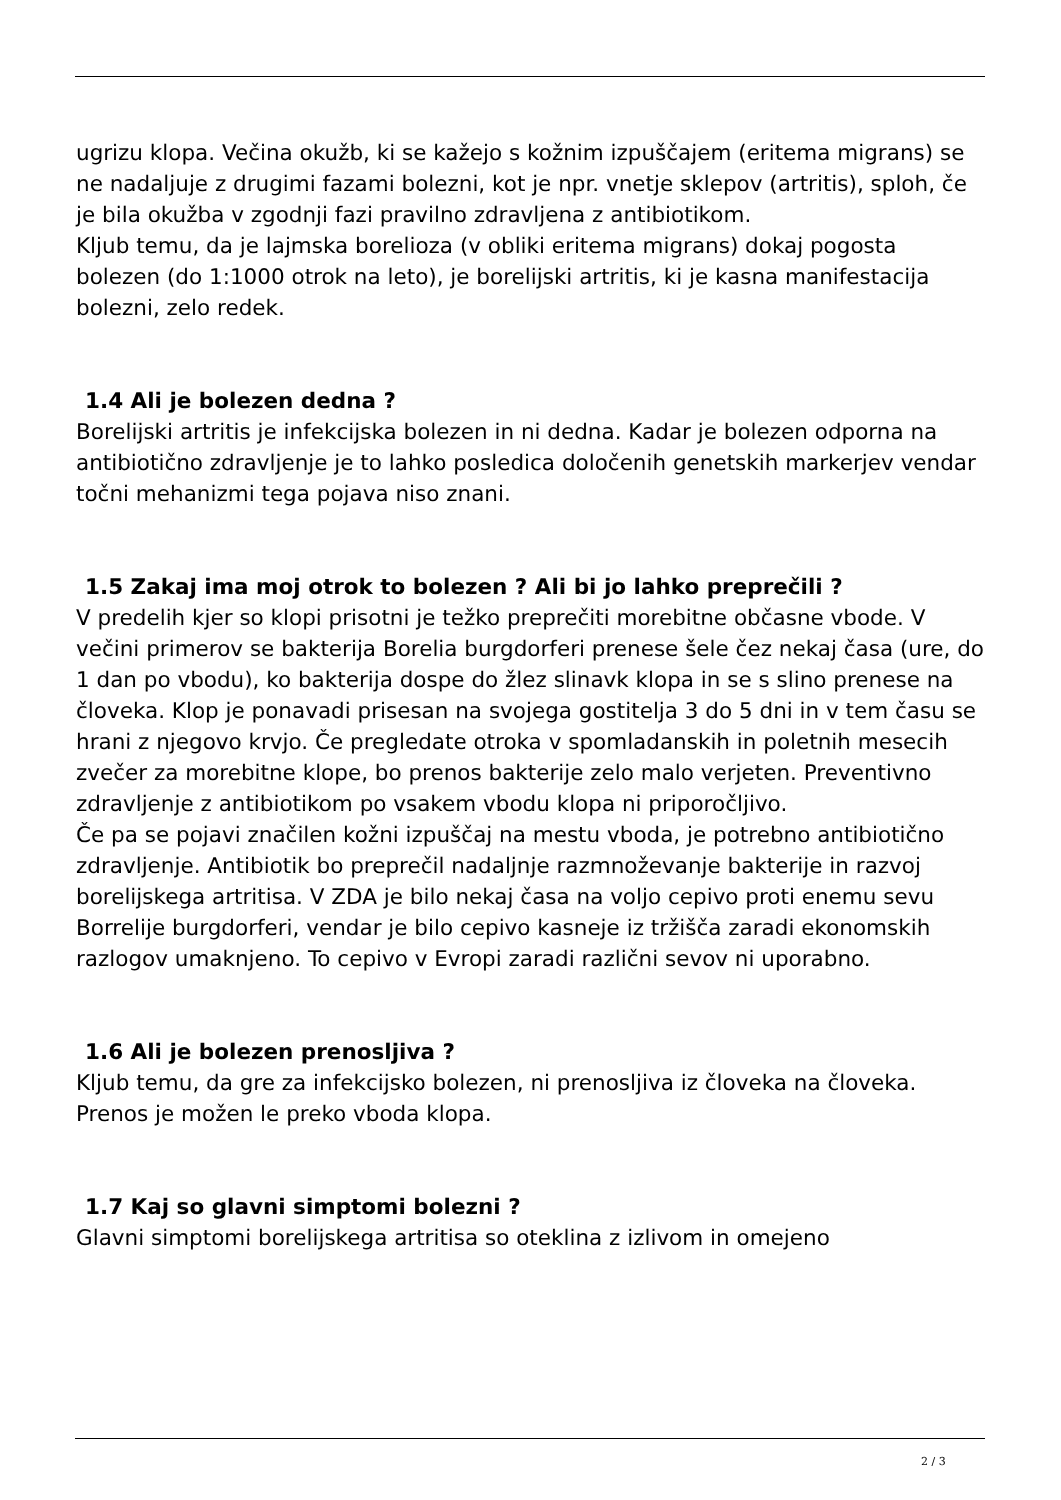ugrizu klopa. Večina okužb, ki se kažejo s kožnim izpuščajem (eritema migrans) se ne nadaljuje z drugimi fazami bolezni, kot je npr. vnetje sklepov (artritis), sploh, če je bila okužba v zgodnji fazi pravilno zdravljena z antibiotikom.
Kljub temu, da je lajmska borelioza (v obliki eritema migrans) dokaj pogosta bolezen (do 1:1000 otrok na leto), je borelijski artritis, ki je kasna manifestacija bolezni, zelo redek.
1.4 Ali je bolezen dedna ?
Borelijski artritis je infekcijska bolezen in ni dedna. Kadar je bolezen odporna na antibiotično zdravljenje je to lahko posledica določenih genetskih markerjev vendar točni mehanizmi tega pojava niso znani.
1.5 Zakaj ima moj otrok to bolezen ? Ali bi jo lahko preprečili ?
V predelih kjer so klopi prisotni je težko preprečiti morebitne občasne vbode. V večini primerov se bakterija Borelia burgdorferi prenese šele čez nekaj časa (ure, do 1 dan po vbodu), ko bakterija dospe do žlez slinavk klopa in se s slino prenese na človeka. Klop je ponavadi prisesan na svojega gostitelja 3 do 5 dni in v tem času se hrani z njegovo krvjo. Če pregledate otroka v spomladanskih in poletnih mesecih zvečer za morebitne klope, bo prenos bakterije zelo malo verjeten. Preventivno zdravljenje z antibiotikom po vsakem vbodu klopa ni priporočljivo.
Če pa se pojavi značilen kožni izpuščaj na mestu vboda, je potrebno antibiotično zdravljenje. Antibiotik bo preprečil nadaljnje razmnoževanje bakterije in razvoj borelijskega artritisa. V ZDA je bilo nekaj časa na voljo cepivo proti enemu sevu Borrelije burgdorferi, vendar je bilo cepivo kasneje iz tržišča zaradi ekonomskih razlogov umaknjeno. To cepivo v Evropi zaradi različni sevov ni uporabno.
1.6 Ali je bolezen prenosljiva ?
Kljub temu, da gre za infekcijsko bolezen, ni prenosljiva iz človeka na človeka. Prenos je možen le preko vboda klopa.
1.7 Kaj so glavni simptomi bolezni ?
Glavni simptomi borelijskega artritisa so oteklina z izlivom in omejeno
2 / 3